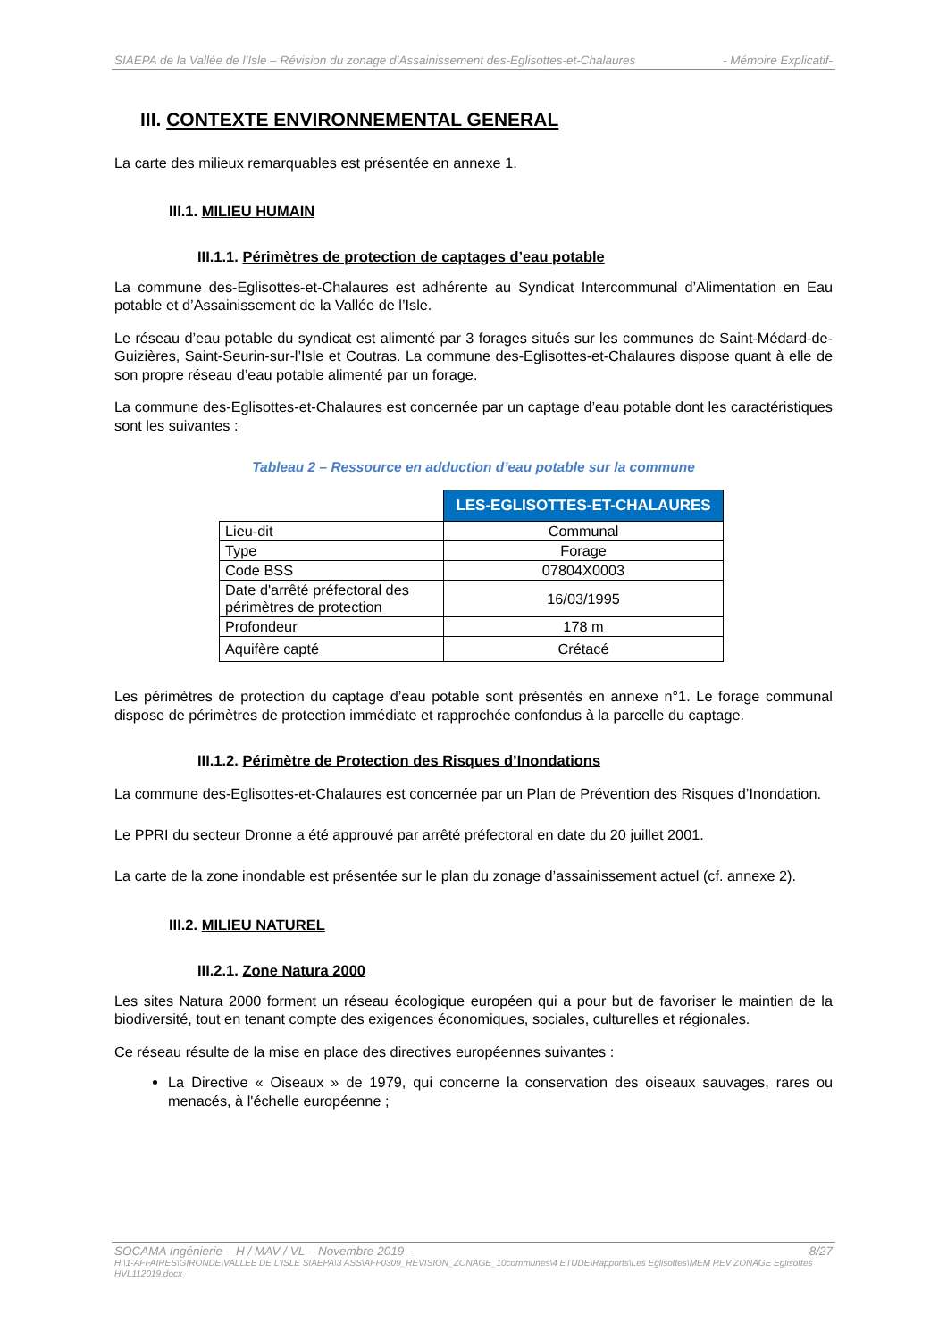SIAEPA de la Vallée de l’Isle – Révision du zonage d’Assainissement des-Eglisottes-et-Chalaures - Mémoire Explicatif-
III. CONTEXTE ENVIRONNEMENTAL GENERAL
La carte des milieux remarquables est présentée en annexe 1.
III.1. MILIEU HUMAIN
III.1.1. Périmètres de protection de captages d’eau potable
La commune des-Eglisottes-et-Chalaures est adhérente au Syndicat Intercommunal d’Alimentation en Eau potable et d’Assainissement de la Vallée de l’Isle.
Le réseau d’eau potable du syndicat est alimenté par 3 forages situés sur les communes de Saint-Médard-de-Guizières, Saint-Seurin-sur-l’Isle et Coutras. La commune des-Eglisottes-et-Chalaures dispose quant à elle de son propre réseau d’eau potable alimenté par un forage.
La commune des-Eglisottes-et-Chalaures est concernée par un captage d’eau potable dont les caractéristiques sont les suivantes :
Tableau 2 – Ressource en adduction d’eau potable sur la commune
| | LES-EGLISOTTES-ET-CHALAURES |
| Lieu-dit | Communal |
| Type | Forage |
| Code BSS | 07804X0003 |
| Date d'arrêté préfectoral des périmètres de protection | 16/03/1995 |
| Profondeur | 178 m |
| Aquifère capté | Crétacé |
Les périmètres de protection du captage d’eau potable sont présentés en annexe n°1. Le forage communal dispose de périmètres de protection immédiate et rapprochée confondus à la parcelle du captage.
III.1.2. Périmètre de Protection des Risques d’Inondations
La commune des-Eglisottes-et-Chalaures est concernée par un Plan de Prévention des Risques d’Inondation.
Le PPRI du secteur Dronne a été approuvé par arrêté préfectoral en date du 20 juillet 2001.
La carte de la zone inondable est présentée sur le plan du zonage d’assainissement actuel (cf. annexe 2).
III.2. MILIEU NATUREL
III.2.1. Zone Natura 2000
Les sites Natura 2000 forment un réseau écologique européen qui a pour but de favoriser le maintien de la biodiversité, tout en tenant compte des exigences économiques, sociales, culturelles et régionales.
Ce réseau résulte de la mise en place des directives européennes suivantes :
La Directive « Oiseaux » de 1979, qui concerne la conservation des oiseaux sauvages, rares ou menacés, à l'échelle européenne ;
SOCAMA Ingénierie – H / MAV / VL – Novembre 2019 - 8/27
H:\1-AFFAIRES\GIRONDE\VALLEE DE L'ISLE SIAEPA\3 ASS\AFF0309_REVISION_ZONAGE_10communes\4 ETUDE\Rapports\Les Eglisottes\MEM REV ZONAGE Eglisottes HVL112019.docx